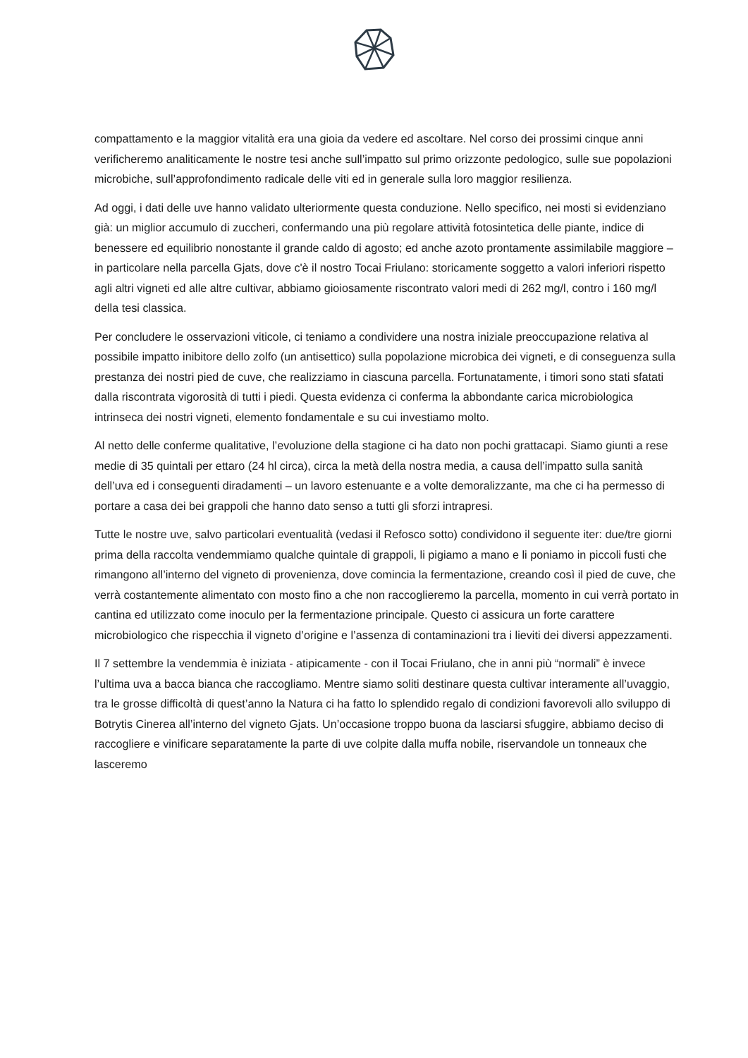compattamento e la maggior vitalità era una gioia da vedere ed ascoltare. Nel corso dei prossimi cinque anni verificheremo analiticamente le nostre tesi anche sull’impatto sul primo orizzonte pedologico, sulle sue popolazioni microbiche, sull’approfondimento radicale delle viti ed in generale sulla loro maggior resilienza.
Ad oggi, i dati delle uve hanno validato ulteriormente questa conduzione. Nello specifico, nei mosti si evidenziano già: un miglior accumulo di zuccheri, confermando una più regolare attività fotosintetica delle piante, indice di benessere ed equilibrio nonostante il grande caldo di agosto; ed anche azoto prontamente assimilabile maggiore – in particolare nella parcella Gjats, dove c'è il nostro Tocai Friulano: storicamente soggetto a valori inferiori rispetto agli altri vigneti ed alle altre cultivar, abbiamo gioiosamente riscontrato valori medi di 262 mg/l, contro i 160 mg/l della tesi classica.
Per concludere le osservazioni viticole, ci teniamo a condividere una nostra iniziale preoccupazione relativa al possibile impatto inibitore dello zolfo (un antisettico) sulla popolazione microbica dei vigneti, e di conseguenza sulla prestanza dei nostri pied de cuve, che realizziamo in ciascuna parcella. Fortunatamente, i timori sono stati sfatati dalla riscontrata vigorosità di tutti i piedi. Questa evidenza ci conferma la abbondante carica microbiologica intrinseca dei nostri vigneti, elemento fondamentale e su cui investiamo molto.
Al netto delle conferme qualitative, l’evoluzione della stagione ci ha dato non pochi grattacapi. Siamo giunti a rese medie di 35 quintali per ettaro (24 hl circa), circa la metà della nostra media, a causa dell’impatto sulla sanità dell’uva ed i conseguenti diradamenti – un lavoro estenuante e a volte demoralizzante, ma che ci ha permesso di portare a casa dei bei grappoli che hanno dato senso a tutti gli sforzi intrapresi.
Tutte le nostre uve, salvo particolari eventualità (vedasi il Refosco sotto) condividono il seguente iter: due/tre giorni prima della raccolta vendemmiamo qualche quintale di grappoli, li pigiamo a mano e li poniamo in piccoli fusti che rimangono all’interno del vigneto di provenienza, dove comincia la fermentazione, creando così il pied de cuve, che verrà costantemente alimentato con mosto fino a che non raccoglieremo la parcella, momento in cui verrà portato in cantina ed utilizzato come inoculo per la fermentazione principale. Questo ci assicura un forte carattere microbiologico che rispecchia il vigneto d’origine e l’assenza di contaminazioni tra i lieviti dei diversi appezzamenti.
Il 7 settembre la vendemmia è iniziata - atipicamente - con il Tocai Friulano, che in anni più “normali” è invece l’ultima uva a bacca bianca che raccogliamo. Mentre siamo soliti destinare questa cultivar interamente all’uvaggio, tra le grosse difficoltà di quest’anno la Natura ci ha fatto lo splendido regalo di condizioni favorevoli allo sviluppo di Botrytis Cinerea all’interno del vigneto Gjats. Un’occasione troppo buona da lasciarsi sfuggire, abbiamo deciso di raccogliere e vinificare separatamente la parte di uve colpite dalla muffa nobile, riservandole un tonneaux che lasceremo